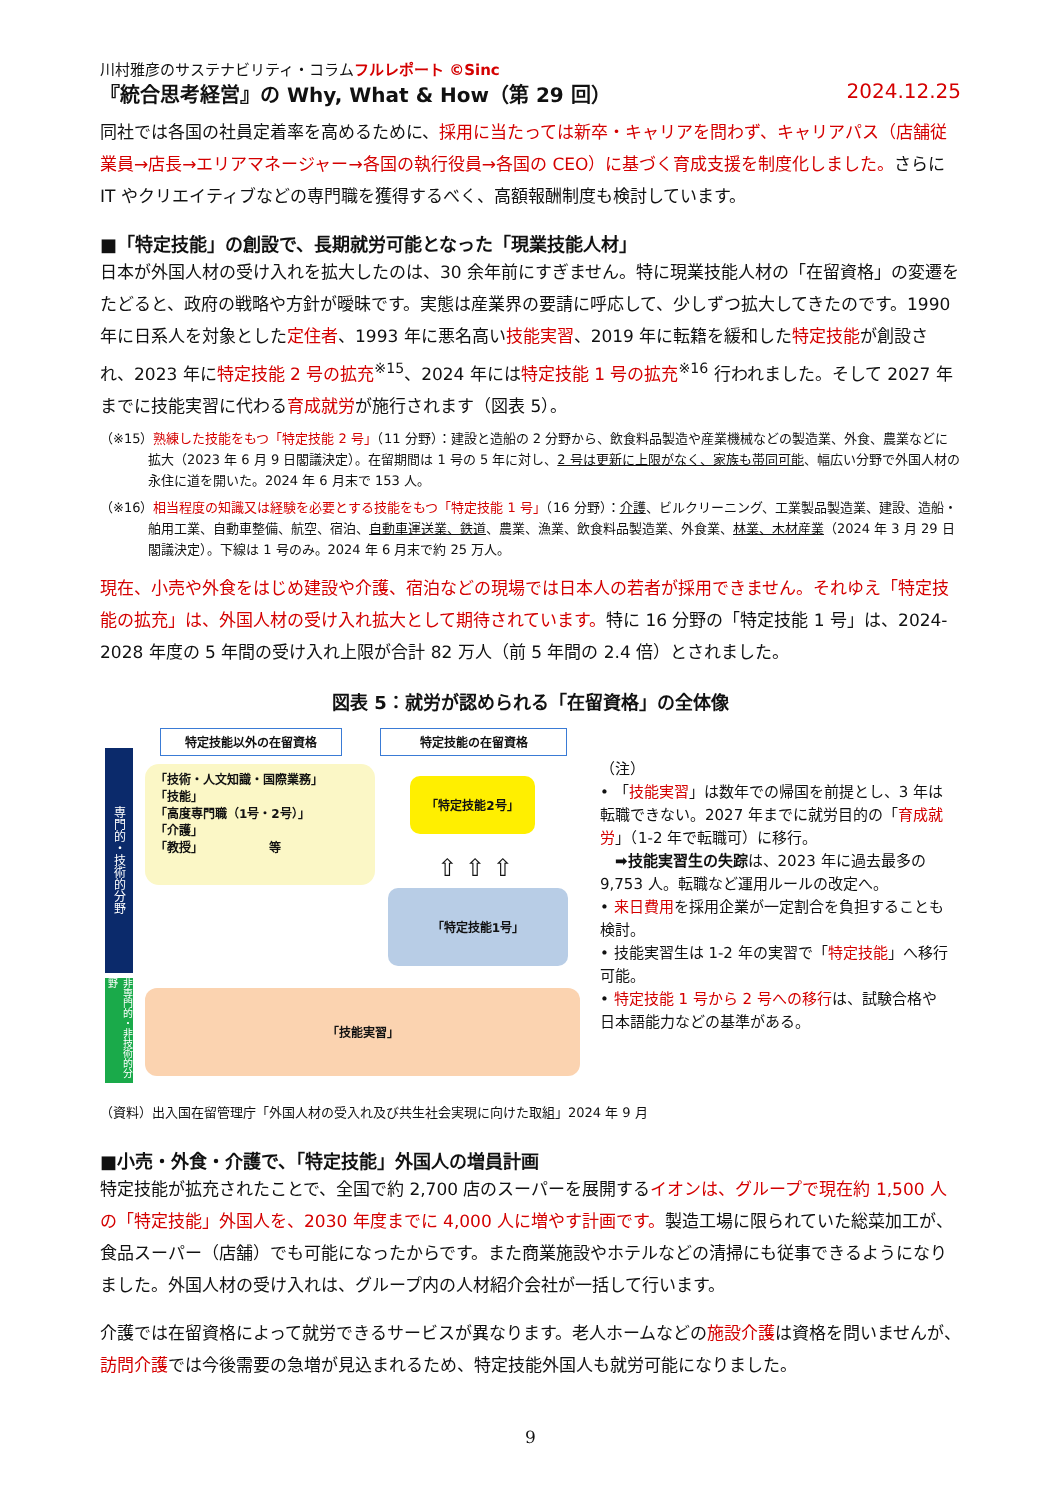川村雅彦のサステナビリティ・コラムフルレポート ©Sinc
『統合思考経営』の Why, What & How（第 29 回） 2024.12.25
同社では各国の社員定着率を高めるために、採用に当たっては新卒・キャリアを問わず、キャリアパス（店舗従業員→店長→エリアマネージャー→各国の執行役員→各国の CEO）に基づく育成支援を制度化しました。さらに IT やクリエイティブなどの専門職を獲得するべく、高額報酬制度も検討しています。
■「特定技能」の創設で、長期就労可能となった「現業技能人材」
日本が外国人材の受け入れを拡大したのは、30 余年前にすぎません。特に現業技能人材の「在留資格」の変遷をたどると、政府の戦略や方針が曖昧です。実態は産業界の要請に呼応して、少しずつ拡大してきたのです。1990 年に日系人を対象とした定住者、1993 年に悪名高い技能実習、2019 年に転籍を緩和した特定技能が創設され、2023 年に特定技能 2 号の拡充<sup>※15</sup>、2024 年には特定技能 1 号の拡充<sup>※16</sup> 行われました。そして 2027 年までに技能実習に代わる育成就労が施行されます（図表 5）。
（※15）熟練した技能をもつ「特定技能 2 号」（11 分野）：建設と造船の 2 分野から、飲食料品製造や産業機械などの製造業、外食、農業などに拡大（2023 年 6 月 9 日閣議決定）。在留期間は 1 号の 5 年に対し、2 号は更新に上限がなく、家族も帯同可能、幅広い分野で外国人材の永住に道を開いた。2024 年 6 月末で 153 人。
（※16）相当程度の知識又は経験を必要とする技能をもつ「特定技能 1 号」（16 分野）：介護、ビルクリーニング、工業製品製造業、建設、造船・舶用工業、自動車整備、航空、宿泊、自動車運送業、鉄道、農業、漁業、飲食料品製造業、外食業、林業、木材産業（2024 年 3 月 29 日閣議決定）。下線は 1 号のみ。2024 年 6 月末で約 25 万人。
現在、小売や外食をはじめ建設や介護、宿泊などの現場では日本人の若者が採用できません。それゆえ「特定技能の拡充」は、外国人材の受け入れ拡大として期待されています。特に 16 分野の「特定技能 1 号」は、2024-2028 年度の 5 年間の受け入れ上限が合計 82 万人（前 5 年間の 2.4 倍）とされました。
図表 5：就労が認められる「在留資格」の全体像
専門的・技術的分野
非専門的・非技術的分野
特定技能以外の在留資格 特定技能の在留資格
「技術・人文知識・国際業務」
「技能」
「高度専門職（1号・2号）」
「介護」
「教授」　　　　　　等
「特定技能2号」
⇧ ⇧ ⇧
「特定技能1号」
「技能実習」
（注）
• 「技能実習」は数年での帰国を前提とし、3 年は転職できない。2027 年までに就労目的の「育成就労」（1-2 年で転職可）に移行。
　➡技能実習生の失踪は、2023 年に過去最多の 9,753 人。転職など運用ルールの改定へ。
• 来日費用を採用企業が一定割合を負担することも検討。
• 技能実習生は 1-2 年の実習で「特定技能」へ移行可能。
• 特定技能 1 号から 2 号への移行は、試験合格や日本語能力などの基準がある。
（資料）出入国在留管理庁「外国人材の受入れ及び共生社会実現に向けた取組」2024 年 9 月
■小売・外食・介護で、「特定技能」外国人の増員計画
特定技能が拡充されたことで、全国で約 2,700 店のスーパーを展開するイオンは、グループで現在約 1,500 人の「特定技能」外国人を、2030 年度までに 4,000 人に増やす計画です。製造工場に限られていた総菜加工が、食品スーパー（店舗）でも可能になったからです。また商業施設やホテルなどの清掃にも従事できるようになりました。外国人材の受け入れは、グループ内の人材紹介会社が一括して行います。
介護では在留資格によって就労できるサービスが異なります。老人ホームなどの施設介護は資格を問いませんが、訪問介護では今後需要の急増が見込まれるため、特定技能外国人も就労可能になりました。
9